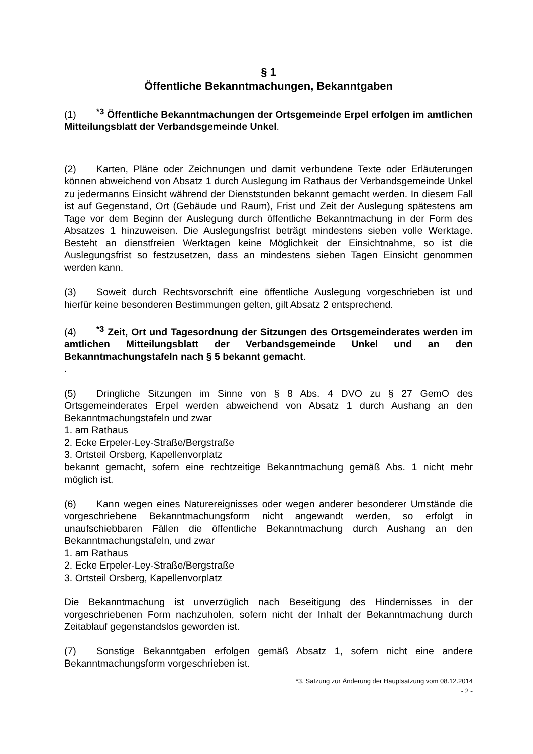§ 1
Öffentliche Bekanntmachungen, Bekanntgaben
(1)<sup>*3</sup> Öffentliche Bekanntmachungen der Ortsgemeinde Erpel erfolgen im amtlichen Mitteilungsblatt der Verbandsgemeinde Unkel.
(2) Karten, Pläne oder Zeichnungen und damit verbundene Texte oder Erläuterungen können abweichend von Absatz 1 durch Auslegung im Rathaus der Verbandsgemeinde Unkel zu jedermanns Einsicht während der Dienststunden bekannt gemacht werden. In diesem Fall ist auf Gegenstand, Ort (Gebäude und Raum), Frist und Zeit der Auslegung spätestens am Tage vor dem Beginn der Auslegung durch öffentliche Bekanntmachung in der Form des Absatzes 1 hinzuweisen. Die Auslegungsfrist beträgt mindestens sieben volle Werktage. Besteht an dienstfreien Werktagen keine Möglichkeit der Einsichtnahme, so ist die Auslegungsfrist so festzusetzen, dass an mindestens sieben Tagen Einsicht genommen werden kann.
(3) Soweit durch Rechtsvorschrift eine öffentliche Auslegung vorgeschrieben ist und hierfür keine besonderen Bestimmungen gelten, gilt Absatz 2 entsprechend.
(4)<sup>*3</sup> Zeit, Ort und Tagesordnung der Sitzungen des Ortsgemeinderates werden im amtlichen Mitteilungsblatt der Verbandsgemeinde Unkel und an den Bekanntmachungstafeln nach § 5 bekannt gemacht.
.
(5) Dringliche Sitzungen im Sinne von § 8 Abs. 4 DVO zu § 27 GemO des Ortsgemeinderates Erpel werden abweichend von Absatz 1 durch Aushang an den Bekanntmachungstafeln und zwar
1. am Rathaus
2. Ecke Erpeler-Ley-Straße/Bergstraße
3. Ortsteil Orsberg, Kapellenvorplatz
bekannt gemacht, sofern eine rechtzeitige Bekanntmachung gemäß Abs. 1 nicht mehr möglich ist.
(6) Kann wegen eines Naturereignisses oder wegen anderer besonderer Umstände die vorgeschriebene Bekanntmachungsform nicht angewandt werden, so erfolgt in unaufschiebbaren Fällen die öffentliche Bekanntmachung durch Aushang an den Bekanntmachungstafeln, und zwar
1. am Rathaus
2. Ecke Erpeler-Ley-Straße/Bergstraße
3. Ortsteil Orsberg, Kapellenvorplatz
Die Bekanntmachung ist unverzüglich nach Beseitigung des Hindernisses in der vorgeschriebenen Form nachzuholen, sofern nicht der Inhalt der Bekanntmachung durch Zeitablauf gegenstandslos geworden ist.
(7) Sonstige Bekanntgaben erfolgen gemäß Absatz 1, sofern nicht eine andere Bekanntmachungsform vorgeschrieben ist.
*3. Satzung zur Änderung der Hauptsatzung vom 08.12.2014
- 2 -